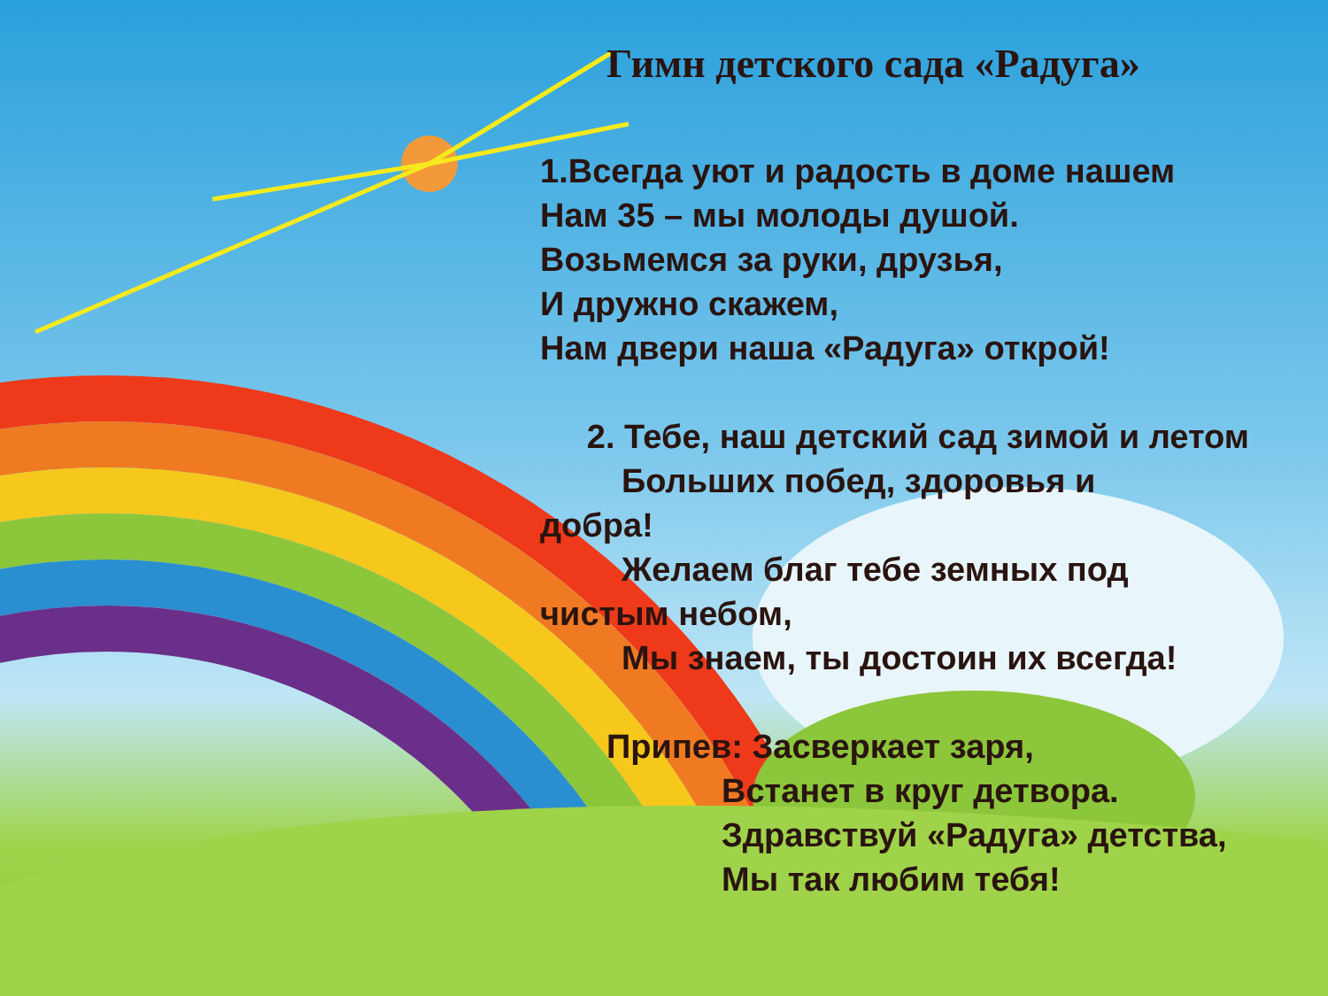Гимн детского сада «Радуга»
1.Всегда уют и радость в доме нашем
Нам 35 – мы молоды душой.
Возьмемся за руки, друзья,
И дружно скажем,
Нам двери наша «Радуга» открой!
2. Тебе, наш детский сад зимой и летом
Больших побед, здоровья и
добра!
Желаем благ тебе земных под
чистым небом,
Мы знаем, ты достоин их всегда!
Припев: Засверкает заря,
Встанет в круг детвора.
Здравствуй «Радуга» детства,
Мы так любим тебя!